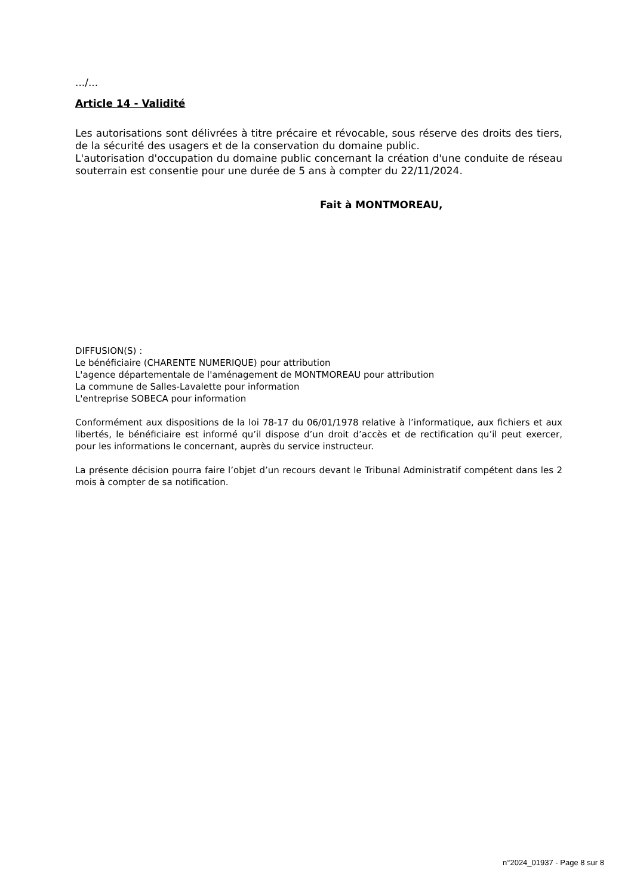.../...
Article 14 - Validité
Les autorisations sont délivrées à titre précaire et révocable, sous réserve des droits des tiers, de la sécurité des usagers et de la conservation du domaine public.
L'autorisation d'occupation du domaine public concernant la création d'une conduite de réseau souterrain est consentie pour une durée de 5 ans à compter du 22/11/2024.
Fait à MONTMOREAU,
DIFFUSION(S) :
Le bénéficiaire (CHARENTE NUMERIQUE) pour attribution
L'agence départementale de l'aménagement de MONTMOREAU pour attribution
La commune de Salles-Lavalette pour information
L'entreprise SOBECA pour information
Conformément aux dispositions de la loi 78-17 du 06/01/1978 relative à l’informatique, aux fichiers et aux libertés, le bénéficiaire est informé qu’il dispose d’un droit d’accès et de rectification qu’il peut exercer, pour les informations le concernant, auprès du service instructeur.
La présente décision pourra faire l’objet d’un recours devant le Tribunal Administratif compétent dans les 2 mois à compter de sa notification.
n°2024_01937 - Page 8 sur 8